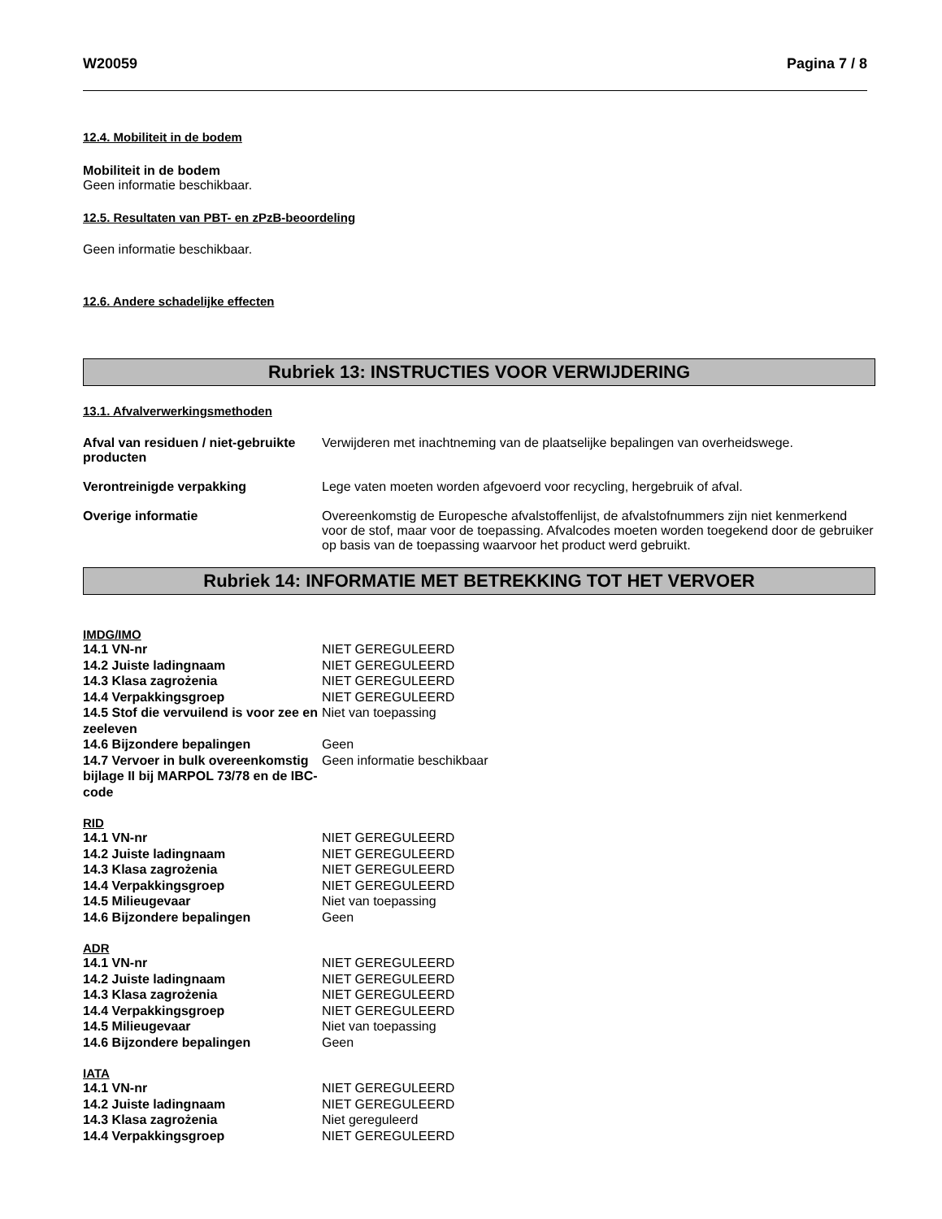W20059 Pagina 7 / 8
12.4. Mobiliteit in de bodem
Mobiliteit in de bodem
Geen informatie beschikbaar.
12.5. Resultaten van PBT- en zPzB-beoordeling
Geen informatie beschikbaar.
12.6. Andere schadelijke effecten
Rubriek 13: INSTRUCTIES VOOR VERWIJDERING
13.1. Afvalverwerkingsmethoden
Afval van residuen / niet-gebruikte producten
Verwijderen met inachtneming van de plaatselijke bepalingen van overheidswege.
Verontreinigde verpakking Lege vaten moeten worden afgevoerd voor recycling, hergebruik of afval.
Overige informatie Overeenkomstig de Europesche afvalstoffenlijst, de afvalstofnummers zijn niet kenmerkend voor de stof, maar voor de toepassing. Afvalcodes moeten worden toegekend door de gebruiker op basis van de toepassing waarvoor het product werd gebruikt.
Rubriek 14: INFORMATIE MET BETREKKING TOT HET VERVOER
IMDG/IMO
14.1 VN-nr NIET GEREGULEERD
14.2 Juiste ladingnaam NIET GEREGULEERD
14.3 Klasa zagrożenia NIET GEREGULEERD
14.4 Verpakkingsgroep NIET GEREGULEERD
14.5 Stof die vervuilend is voor zee en zeeleven
Niet van toepassing
14.6 Bijzondere bepalingen Geen
14.7 Vervoer in bulk overeenkomstig bijlage II bij MARPOL 73/78 en de IBC-code
Geen informatie beschikbaar
RID
14.1 VN-nr NIET GEREGULEERD
14.2 Juiste ladingnaam NIET GEREGULEERD
14.3 Klasa zagrożenia NIET GEREGULEERD
14.4 Verpakkingsgroep NIET GEREGULEERD
14.5 Milieugevaar Niet van toepassing
14.6 Bijzondere bepalingen Geen
ADR
14.1 VN-nr NIET GEREGULEERD
14.2 Juiste ladingnaam NIET GEREGULEERD
14.3 Klasa zagrożenia NIET GEREGULEERD
14.4 Verpakkingsgroep NIET GEREGULEERD
14.5 Milieugevaar Niet van toepassing
14.6 Bijzondere bepalingen Geen
IATA
14.1 VN-nr NIET GEREGULEERD
14.2 Juiste ladingnaam NIET GEREGULEERD
14.3 Klasa zagrożenia Niet gereguleerd
14.4 Verpakkingsgroep NIET GEREGULEERD